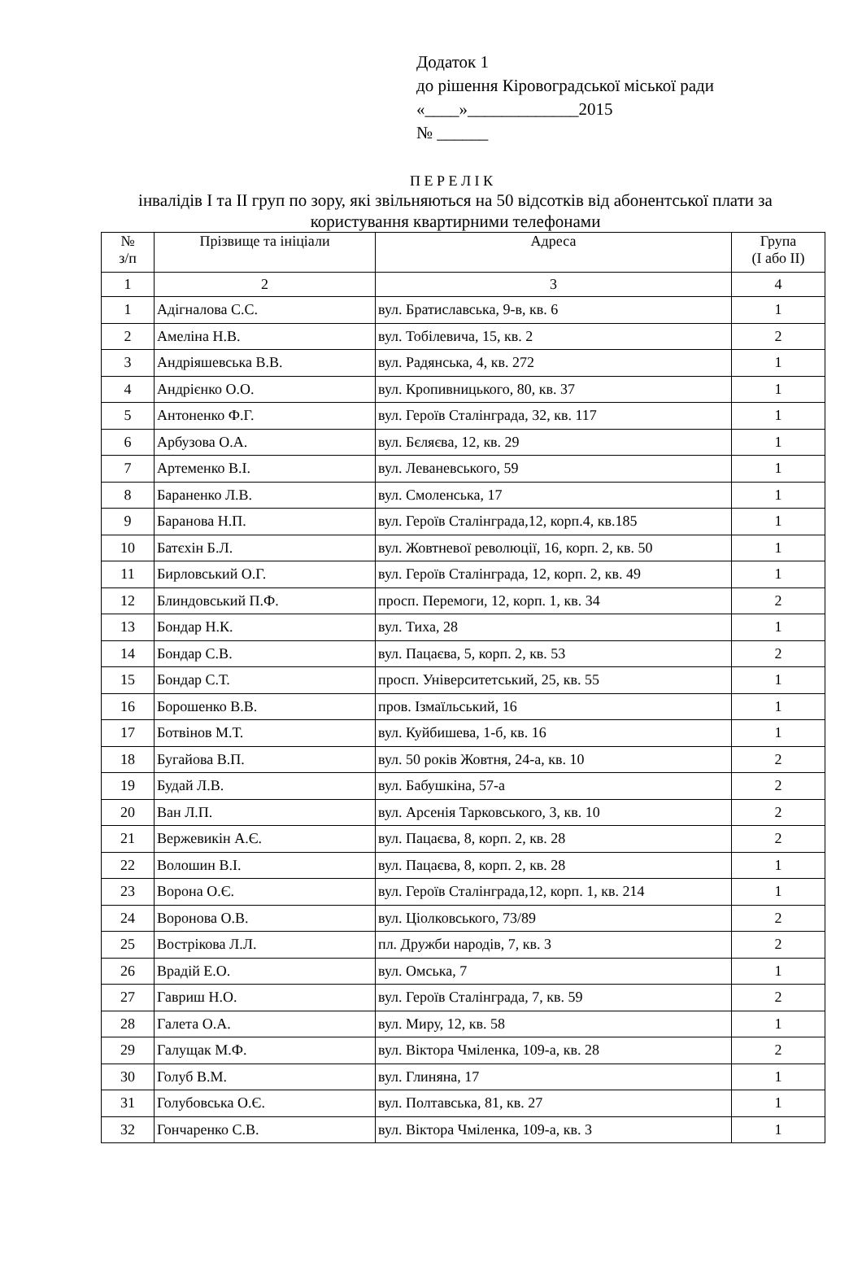Додаток 1
до рішення Кіровоградської міської ради
«____»_____________2015
№ ______
П Е Р Е Л І К
інвалідів І та ІІ груп по зору, які звільняються на 50 відсотків від абонентської плати за користування квартирними телефонами
| № з/п | Прізвище та ініціали | Адреса | Група (І або ІІ) |
| --- | --- | --- | --- |
| 1 | 2 | 3 | 4 |
| 1 | Адігналова С.С. | вул. Братиславська, 9-в, кв. 6 | 1 |
| 2 | Амеліна Н.В. | вул. Тобілевича, 15, кв. 2 | 2 |
| 3 | Андріяшевська В.В. | вул. Радянська, 4, кв. 272 | 1 |
| 4 | Андрієнко О.О. | вул. Кропивницького, 80, кв. 37 | 1 |
| 5 | Антоненко Ф.Г. | вул. Героїв Сталінграда, 32, кв. 117 | 1 |
| 6 | Арбузова О.А. | вул. Бєляєва, 12, кв. 29 | 1 |
| 7 | Артеменко В.І. | вул. Леваневського, 59 | 1 |
| 8 | Бараненко Л.В. | вул. Смоленська, 17 | 1 |
| 9 | Баранова Н.П. | вул. Героїв Сталінграда,12, корп.4, кв.185 | 1 |
| 10 | Батєхін Б.Л. | вул. Жовтневої революції, 16, корп. 2, кв. 50 | 1 |
| 11 | Бирловський О.Г. | вул. Героїв Сталінграда, 12, корп. 2, кв. 49 | 1 |
| 12 | Блиндовський П.Ф. | просп. Перемоги, 12, корп. 1, кв. 34 | 2 |
| 13 | Бондар Н.К. | вул. Тиха, 28 | 1 |
| 14 | Бондар С.В. | вул. Пацаєва, 5, корп. 2, кв. 53 | 2 |
| 15 | Бондар С.Т. | просп. Університетський, 25, кв. 55 | 1 |
| 16 | Борошенко В.В. | пров. Ізмаїльський, 16 | 1 |
| 17 | Ботвінов М.Т. | вул. Куйбишева, 1-б, кв. 16 | 1 |
| 18 | Бугайова В.П. | вул. 50 років Жовтня, 24-а, кв. 10 | 2 |
| 19 | Будай Л.В. | вул. Бабушкіна, 57-а | 2 |
| 20 | Ван Л.П. | вул. Арсенія Тарковського, 3, кв. 10 | 2 |
| 21 | Вержевикін А.Є. | вул. Пацаєва, 8, корп. 2, кв. 28 | 2 |
| 22 | Волошин В.І. | вул. Пацаєва, 8, корп. 2, кв. 28 | 1 |
| 23 | Ворона О.Є. | вул. Героїв Сталінграда,12, корп. 1, кв. 214 | 1 |
| 24 | Воронова О.В. | вул. Ціолковського, 73/89 | 2 |
| 25 | Вострікова Л.Л. | пл. Дружби народів, 7, кв. 3 | 2 |
| 26 | Врадій Е.О. | вул. Омська, 7 | 1 |
| 27 | Гавриш Н.О. | вул. Героїв Сталінграда, 7, кв. 59 | 2 |
| 28 | Галета О.А. | вул. Миру, 12, кв. 58 | 1 |
| 29 | Галущак М.Ф. | вул. Віктора Чміленка, 109-а, кв. 28 | 2 |
| 30 | Голуб В.М. | вул. Глиняна, 17 | 1 |
| 31 | Голубовська О.Є. | вул. Полтавська, 81, кв. 27 | 1 |
| 32 | Гончаренко С.В. | вул. Віктора Чміленка, 109-а, кв. 3 | 1 |